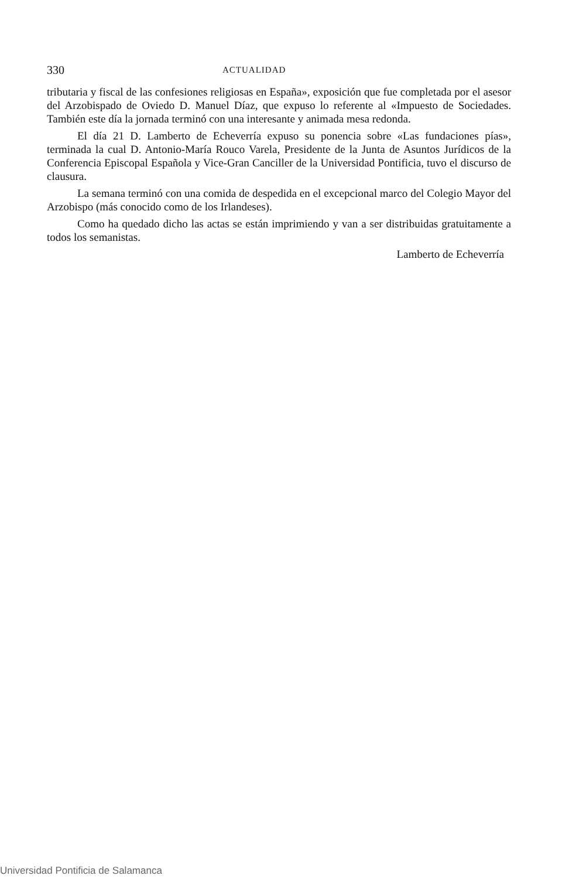330 ACTUALIDAD
tributaria y fiscal de las confesiones religiosas en España», exposición que fue completada por el asesor del Arzobispado de Oviedo D. Manuel Díaz, que expuso lo referente al «Impuesto de Sociedades. También este día la jornada terminó con una interesante y animada mesa redonda.
El día 21 D. Lamberto de Echeverría expuso su ponencia sobre «Las fundaciones pías», terminada la cual D. Antonio-María Rouco Varela, Presidente de la Junta de Asuntos Jurídicos de la Conferencia Episcopal Española y Vice-Gran Canciller de la Universidad Pontificia, tuvo el discurso de clausura.
La semana terminó con una comida de despedida en el excepcional marco del Colegio Mayor del Arzobispo (más conocido como de los Irlandeses).
Como ha quedado dicho las actas se están imprimiendo y van a ser distribuidas gratuitamente a todos los semanistas.
Lamberto de Echeverría
Universidad Pontificia de Salamanca